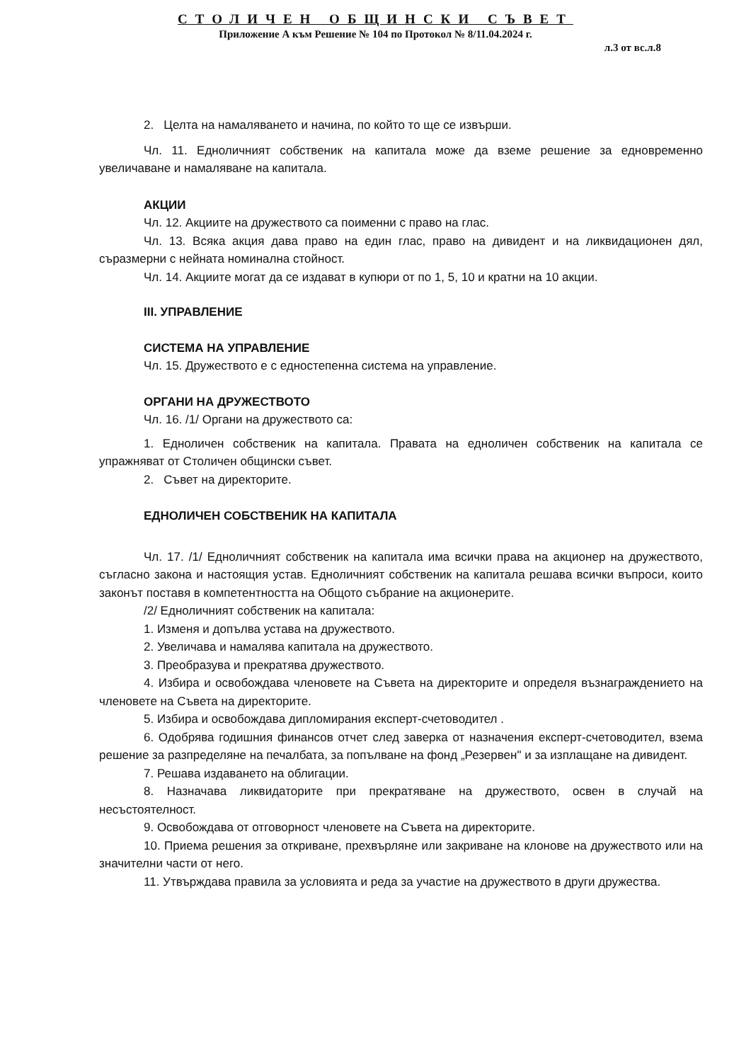СТОЛИЧЕН ОБЩИНСКИ СЪВЕТ
Приложение А към Решение № 104 по Протокол № 8/11.04.2024 г.
л.3 от вс.л.8
2. Целта на намаляването и начина, по който то ще се извърши.
Чл. 11. Едноличният собственик на капитала може да вземе решение за едновременно увеличаване и намаляване на капитала.
АКЦИИ
Чл. 12. Акциите на дружеството са поименни с право на глас.
Чл. 13. Всяка акция дава право на един глас, право на дивидент и на ликвидационен дял, съразмерни с нейната номинална стойност.
Чл. 14. Акциите могат да се издават в купюри от по 1, 5, 10 и кратни на 10 акции.
III. УПРАВЛЕНИЕ
СИСТЕМА НА УПРАВЛЕНИЕ
Чл. 15. Дружеството е с едностепенна система на управление.
ОРГАНИ НА ДРУЖЕСТВОТО
Чл. 16. /1/ Органи на дружеството са:
1. Едноличен собственик на капитала. Правата на едноличен собственик на капитала се упражняват от Столичен общински съвет.
2. Съвет на директорите.
ЕДНОЛИЧЕН СОБСТВЕНИК НА КАПИТАЛА
Чл. 17. /1/ Едноличният собственик на капитала има всички права на акционер на дружеството, съгласно закона и настоящия устав. Едноличният собственик на капитала решава всички въпроси, които законът поставя в компетентността на Общото събрание на акционерите.
/2/ Едноличният собственик на капитала:
1. Изменя и допълва устава на дружеството.
2. Увеличава и намалява капитала на дружеството.
3. Преобразува и прекратява дружеството.
4. Избира и освобождава членовете на Съвета на директорите и определя възнаграждението на членовете на Съвета на директорите.
5. Избира и освобождава дипломирания експерт-счетоводител .
6. Одобрява годишния финансов отчет след заверка от назначения експерт-счетоводител, взема решение за разпределяне на печалбата, за попълване на фонд „Резервен" и за изплащане на дивидент.
7. Решава издаването на облигации.
8. Назначава ликвидаторите при прекратяване на дружеството, освен в случай на несъстоятелност.
9. Освобождава от отговорност членовете на Съвета на директорите.
10. Приема решения за откриване, прехвърляне или закриване на клонове на дружеството или на значителни части от него.
11. Утвърждава правила за условията и реда за участие на дружеството в други дружества.